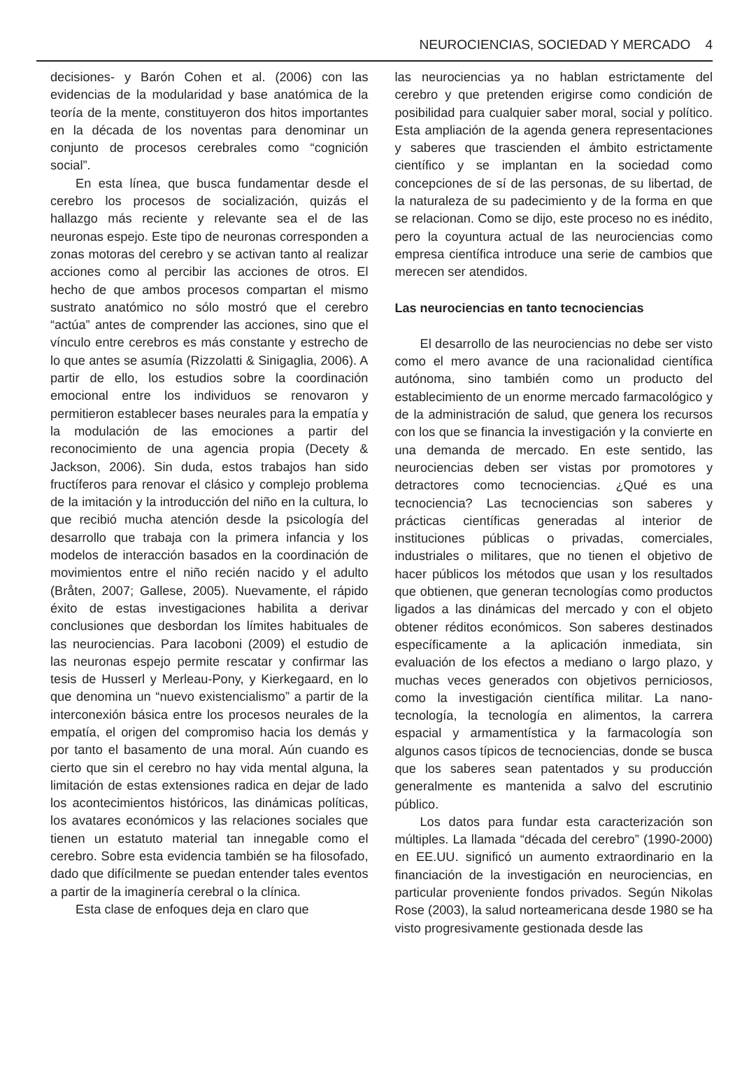NEUROCIENCIAS, SOCIEDAD Y MERCADO 4
decisiones- y Barón Cohen et al. (2006) con las evidencias de la modularidad y base anatómica de la teoría de la mente, constituyeron dos hitos importantes en la década de los noventas para denominar un conjunto de procesos cerebrales como “cognición social”.
En esta línea, que busca fundamentar desde el cerebro los procesos de socialización, quizás el hallazgo más reciente y relevante sea el de las neuronas espejo. Este tipo de neuronas corresponden a zonas motoras del cerebro y se activan tanto al realizar acciones como al percibir las acciones de otros. El hecho de que ambos procesos compartan el mismo sustrato anatómico no sólo mostró que el cerebro “actúa” antes de comprender las acciones, sino que el vínculo entre cerebros es más constante y estrecho de lo que antes se asumía (Rizzolatti & Sinigaglia, 2006). A partir de ello, los estudios sobre la coordinación emocional entre los individuos se renovaron y permitieron establecer bases neurales para la empatía y la modulación de las emociones a partir del reconocimiento de una agencia propia (Decety & Jackson, 2006). Sin duda, estos trabajos han sido fructíferos para renovar el clásico y complejo problema de la imitación y la introducción del niño en la cultura, lo que recibió mucha atención desde la psicología del desarrollo que trabaja con la primera infancia y los modelos de interacción basados en la coordinación de movimientos entre el niño recién nacido y el adulto (Bråten, 2007; Gallese, 2005). Nuevamente, el rápido éxito de estas investigaciones habilita a derivar conclusiones que desbordan los límites habituales de las neurociencias. Para Iacoboni (2009) el estudio de las neuronas espejo permite rescatar y confirmar las tesis de Husserl y Merleau-Pony, y Kierkegaard, en lo que denomina un “nuevo existencialismo” a partir de la interconexión básica entre los procesos neurales de la empatía, el origen del compromiso hacia los demás y por tanto el basamento de una moral. Aún cuando es cierto que sin el cerebro no hay vida mental alguna, la limitación de estas extensiones radica en dejar de lado los acontecimientos históricos, las dinámicas políticas, los avatares económicos y las relaciones sociales que tienen un estatuto material tan innegable como el cerebro. Sobre esta evidencia también se ha filosofado, dado que difícilmente se puedan entender tales eventos a partir de la imaginería cerebral o la clínica.
Esta clase de enfoques deja en claro que
las neurociencias ya no hablan estrictamente del cerebro y que pretenden erigirse como condición de posibilidad para cualquier saber moral, social y político. Esta ampliación de la agenda genera representaciones y saberes que trascienden el ámbito estrictamente científico y se implantan en la sociedad como concepciones de sí de las personas, de su libertad, de la naturaleza de su padecimiento y de la forma en que se relacionan. Como se dijo, este proceso no es inédito, pero la coyuntura actual de las neurociencias como empresa científica introduce una serie de cambios que merecen ser atendidos.
Las neurociencias en tanto tecnociencias
El desarrollo de las neurociencias no debe ser visto como el mero avance de una racionalidad científica autónoma, sino también como un producto del establecimiento de un enorme mercado farmacológico y de la administración de salud, que genera los recursos con los que se financia la investigación y la convierte en una demanda de mercado. En este sentido, las neurociencias deben ser vistas por promotores y detractores como tecnociencias. ¿Qué es una tecnociencia? Las tecnociencias son saberes y prácticas científicas generadas al interior de instituciones públicas o privadas, comerciales, industriales o militares, que no tienen el objetivo de hacer públicos los métodos que usan y los resultados que obtienen, que generan tecnologías como productos ligados a las dinámicas del mercado y con el objeto obtener réditos económicos. Son saberes destinados específicamente a la aplicación inmediata, sin evaluación de los efectos a mediano o largo plazo, y muchas veces generados con objetivos perniciosos, como la investigación científica militar. La nano-tecnología, la tecnología en alimentos, la carrera espacial y armamentística y la farmacología son algunos casos típicos de tecnociencias, donde se busca que los saberes sean patentados y su producción generalmente es mantenida a salvo del escrutinio público.
Los datos para fundar esta caracterización son múltiples. La llamada “década del cerebro” (1990-2000) en EE.UU. significó un aumento extraordinario en la financiación de la investigación en neurociencias, en particular proveniente fondos privados. Según Nikolas Rose (2003), la salud norteamericana desde 1980 se ha visto progresivamente gestionada desde las